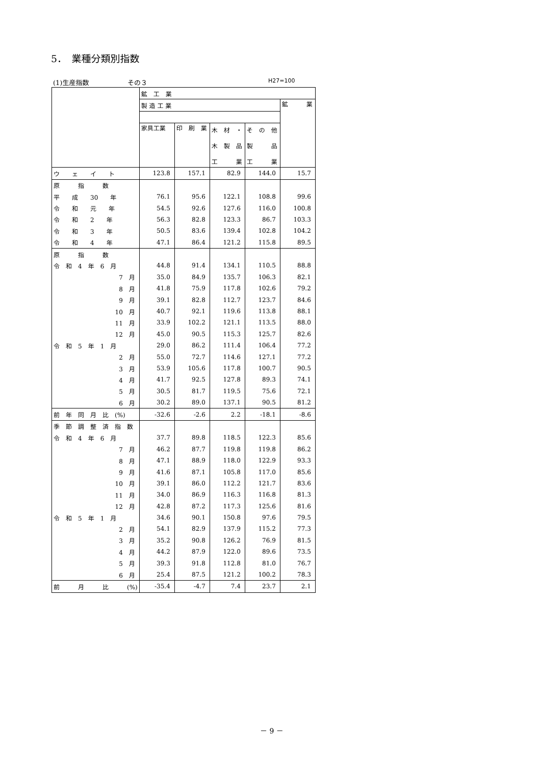5．　業種分類別指数
(1)生産指数 その３ H27=100
| | 鉱 工 業 | | | | |
| | 製 造 工 業 | | | | 鉱 業 |
| | 家具工業 | 印 刷 業 | 木 材 ・ 木 製 品 工 業 | そ の 他 製 品 工 業 | |
| ウ ェ イ ト | 123.8 | 157.1 | 82.9 | 144.0 | 15.7 |
| 原 指 数 | | | | | |
| 平 成 30 年 | 76.1 | 95.6 | 122.1 | 108.8 | 99.6 |
| 令 和 元 年 | 54.5 | 92.6 | 127.6 | 116.0 | 100.8 |
| 令 和 2 年 | 56.3 | 82.8 | 123.3 | 86.7 | 103.3 |
| 令 和 3 年 | 50.5 | 83.6 | 139.4 | 102.8 | 104.2 |
| 令 和 4 年 | 47.1 | 86.4 | 121.2 | 115.8 | 89.5 |
| 原 指 数 | | | | | |
| 令 和 4 年 6 月 | 44.8 | 91.4 | 134.1 | 110.5 | 88.8 |
| 7 月 | 35.0 | 84.9 | 135.7 | 106.3 | 82.1 |
| 8 月 | 41.8 | 75.9 | 117.8 | 102.6 | 79.2 |
| 9 月 | 39.1 | 82.8 | 112.7 | 123.7 | 84.6 |
| 10 月 | 40.7 | 92.1 | 119.6 | 113.8 | 88.1 |
| 11 月 | 33.9 | 102.2 | 121.1 | 113.5 | 88.0 |
| 12 月 | 45.0 | 90.5 | 115.3 | 125.7 | 82.6 |
| 令 和 5 年 1 月 | 29.0 | 86.2 | 111.4 | 106.4 | 77.2 |
| 2 月 | 55.0 | 72.7 | 114.6 | 127.1 | 77.2 |
| 3 月 | 53.9 | 105.6 | 117.8 | 100.7 | 90.5 |
| 4 月 | 41.7 | 92.5 | 127.8 | 89.3 | 74.1 |
| 5 月 | 30.5 | 81.7 | 119.5 | 75.6 | 72.1 |
| 6 月 | 30.2 | 89.0 | 137.1 | 90.5 | 81.2 |
| 前 年 同 月 比 (%) | -32.6 | -2.6 | 2.2 | -18.1 | -8.6 |
| 季 節 調 整 済 指 数 | | | | | |
| 令 和 4 年 6 月 | 37.7 | 89.8 | 118.5 | 122.3 | 85.6 |
| 7 月 | 46.2 | 87.7 | 119.8 | 119.8 | 86.2 |
| 8 月 | 47.1 | 88.9 | 118.0 | 122.9 | 93.3 |
| 9 月 | 41.6 | 87.1 | 105.8 | 117.0 | 85.6 |
| 10 月 | 39.1 | 86.0 | 112.2 | 121.7 | 83.6 |
| 11 月 | 34.0 | 86.9 | 116.3 | 116.8 | 81.3 |
| 12 月 | 42.8 | 87.2 | 117.3 | 125.6 | 81.6 |
| 令 和 5 年 1 月 | 34.6 | 90.1 | 150.8 | 97.6 | 79.5 |
| 2 月 | 54.1 | 82.9 | 137.9 | 115.2 | 77.3 |
| 3 月 | 35.2 | 90.8 | 126.2 | 76.9 | 81.5 |
| 4 月 | 44.2 | 87.9 | 122.0 | 89.6 | 73.5 |
| 5 月 | 39.3 | 91.8 | 112.8 | 81.0 | 76.7 |
| 6 月 | 25.4 | 87.5 | 121.2 | 100.2 | 78.3 |
| 前 月 比 (%) | -35.4 | -4.7 | 7.4 | 23.7 | 2.1 |
－ 9 －